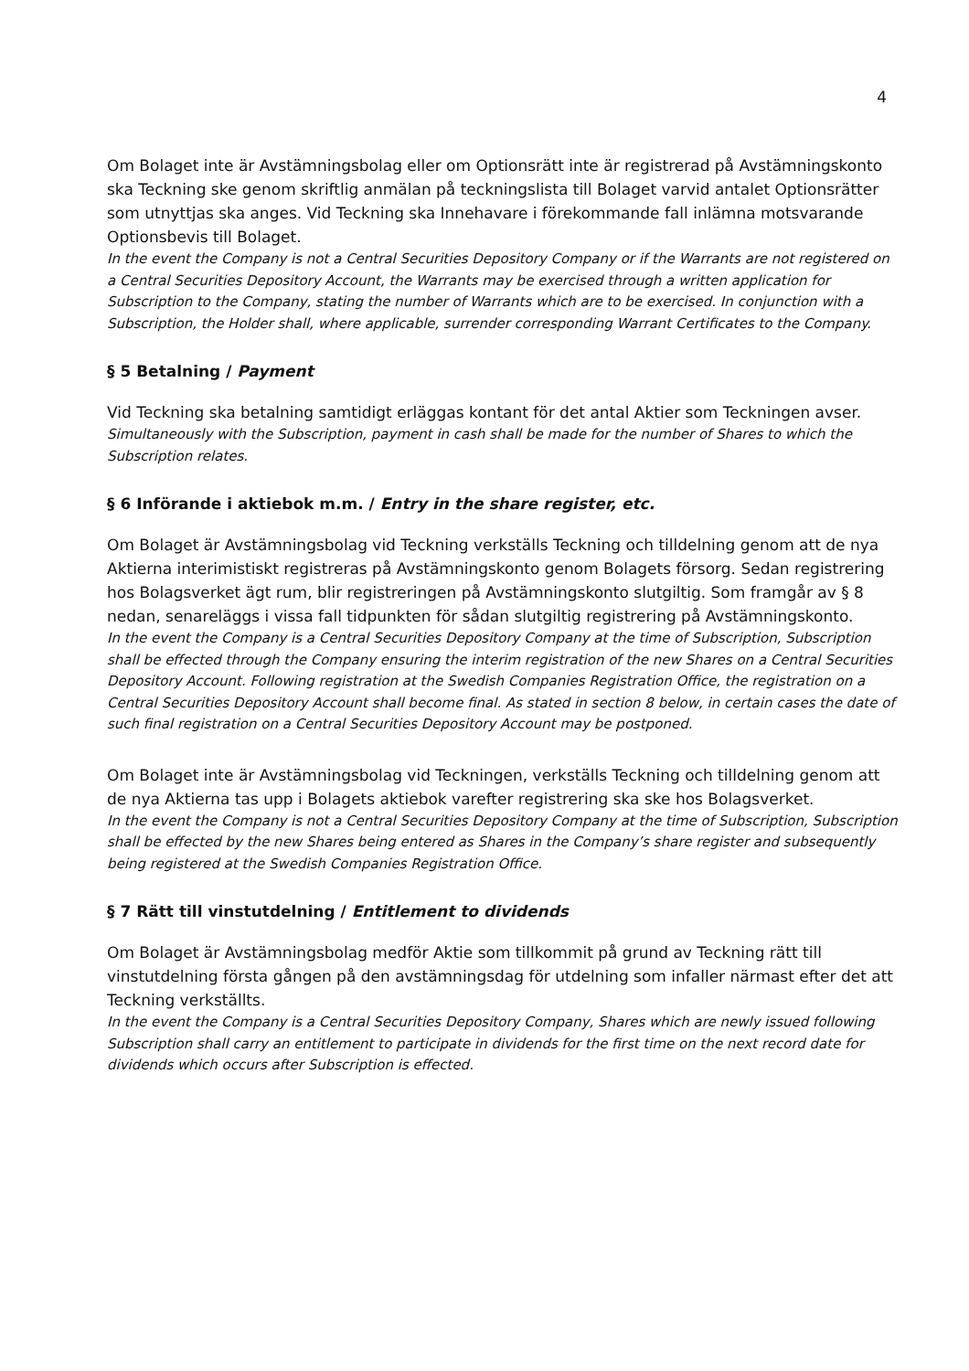4
Om Bolaget inte är Avstämningsbolag eller om Optionsrätt inte är registrerad på Avstämningskonto ska Teckning ske genom skriftlig anmälan på teckningslista till Bolaget varvid antalet Optionsrätter som utnyttjas ska anges. Vid Teckning ska Innehavare i förekommande fall inlämna motsvarande Optionsbevis till Bolaget.
In the event the Company is not a Central Securities Depository Company or if the Warrants are not registered on a Central Securities Depository Account, the Warrants may be exercised through a written application for Subscription to the Company, stating the number of Warrants which are to be exercised. In conjunction with a Subscription, the Holder shall, where applicable, surrender corresponding Warrant Certificates to the Company.
§ 5 Betalning / Payment
Vid Teckning ska betalning samtidigt erläggas kontant för det antal Aktier som Teckningen avser.
Simultaneously with the Subscription, payment in cash shall be made for the number of Shares to which the Subscription relates.
§ 6 Införande i aktiebok m.m. / Entry in the share register, etc.
Om Bolaget är Avstämningsbolag vid Teckning verkställs Teckning och tilldelning genom att de nya Aktierna interimistiskt registreras på Avstämningskonto genom Bolagets försorg. Sedan registrering hos Bolagsverket ägt rum, blir registreringen på Avstämningskonto slutgiltig. Som framgår av § 8 nedan, senareläggs i vissa fall tidpunkten för sådan slutgiltig registrering på Avstämningskonto.
In the event the Company is a Central Securities Depository Company at the time of Subscription, Subscription shall be effected through the Company ensuring the interim registration of the new Shares on a Central Securities Depository Account. Following registration at the Swedish Companies Registration Office, the registration on a Central Securities Depository Account shall become final. As stated in section 8 below, in certain cases the date of such final registration on a Central Securities Depository Account may be postponed.
Om Bolaget inte är Avstämningsbolag vid Teckningen, verkställs Teckning och tilldelning genom att de nya Aktierna tas upp i Bolagets aktiebok varefter registrering ska ske hos Bolagsverket.
In the event the Company is not a Central Securities Depository Company at the time of Subscription, Subscription shall be effected by the new Shares being entered as Shares in the Company’s share register and subsequently being registered at the Swedish Companies Registration Office.
§ 7 Rätt till vinstutdelning / Entitlement to dividends
Om Bolaget är Avstämningsbolag medför Aktie som tillkommit på grund av Teckning rätt till vinstutdelning första gången på den avstämningsdag för utdelning som infaller närmast efter det att Teckning verkställts.
In the event the Company is a Central Securities Depository Company, Shares which are newly issued following Subscription shall carry an entitlement to participate in dividends for the first time on the next record date for dividends which occurs after Subscription is effected.